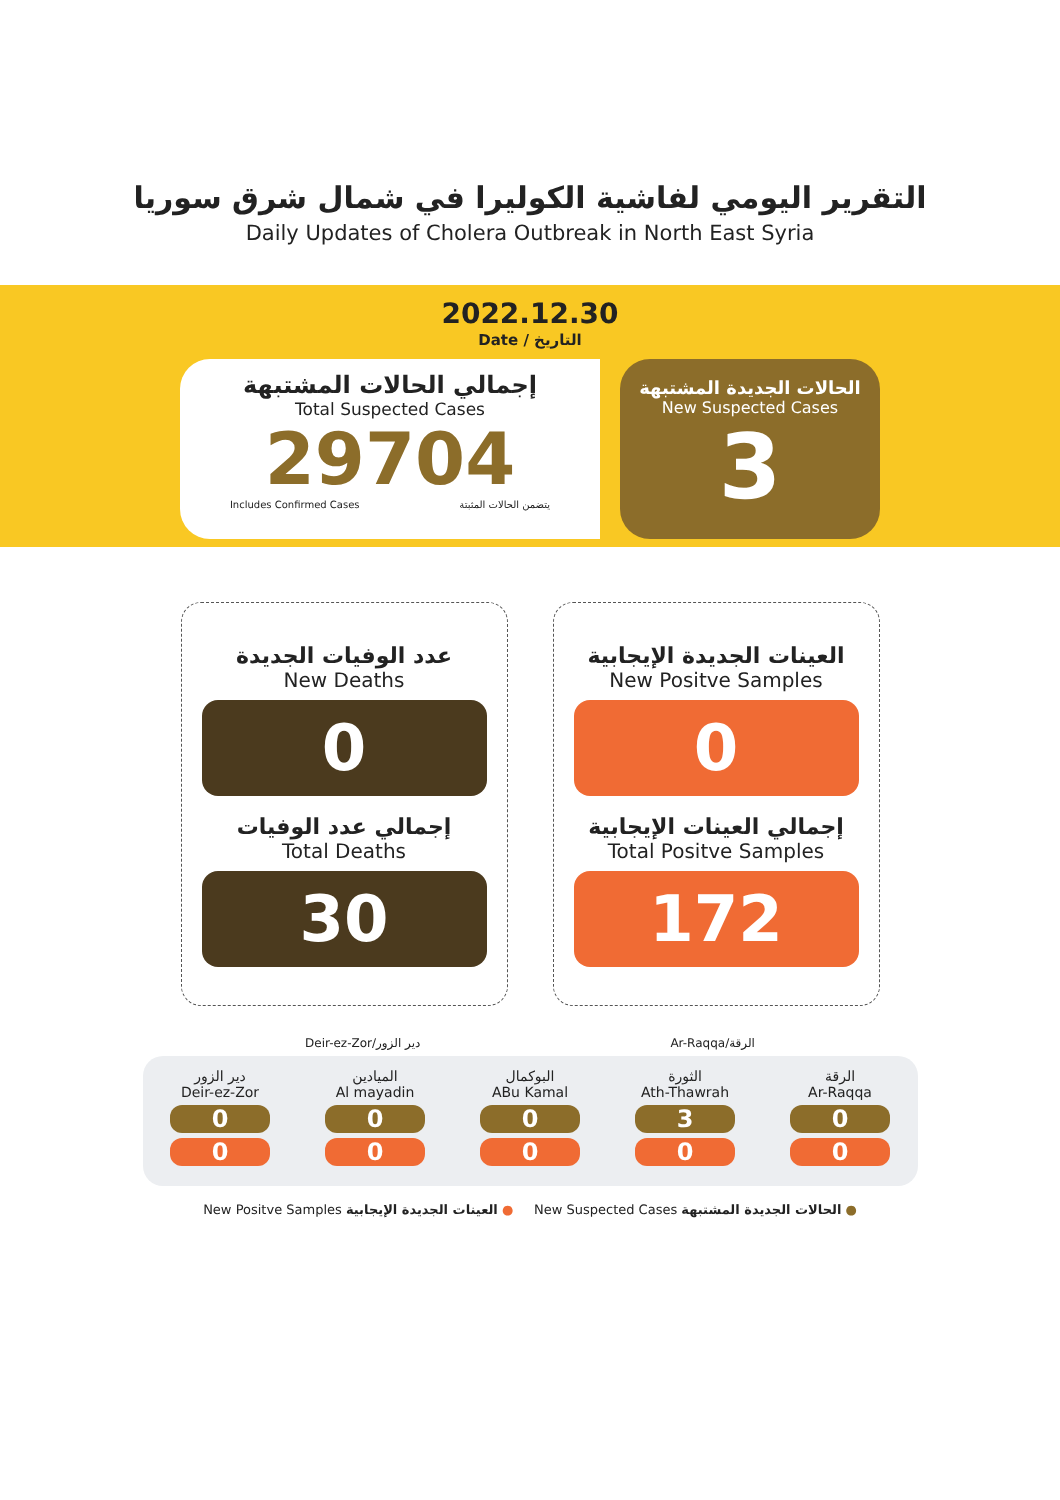التقرير اليومي لفاشية الكوليرا في شمال شرق سوريا
Daily Updates of Cholera Outbreak in North East Syria
2022.12.30
Date / التاريخ
إجمالي الحالات المشتبهة
Total Suspected Cases
29704
Includes Confirmed Cases يتضمن الحالات المثبتة
الحالات الجديدة المشتبهة
New Suspected Cases
3
عدد الوفيات الجديدة
New Deaths
0
إجمالي عدد الوفيات
Total Deaths
30
العينات الجديدة الإيجابية
New Positve Samples
0
إجمالي العينات الإيجابية
Total Positve Samples
172
Deir-ez-Zor/دير الزور Ar-Raqqa/الرقة
دير الزور
Deir-ez-Zor
0
0
الميادين
Al mayadin
0
0
البوكمال
ABu Kamal
0
0
الثورة
Ath-Thawrah
3
0
الرقة
Ar-Raqqa
0
0
New Positve Samples العينات الجديدة الإيجابية ● New Suspected Cases الحالات الجديدة المشتبهة ●